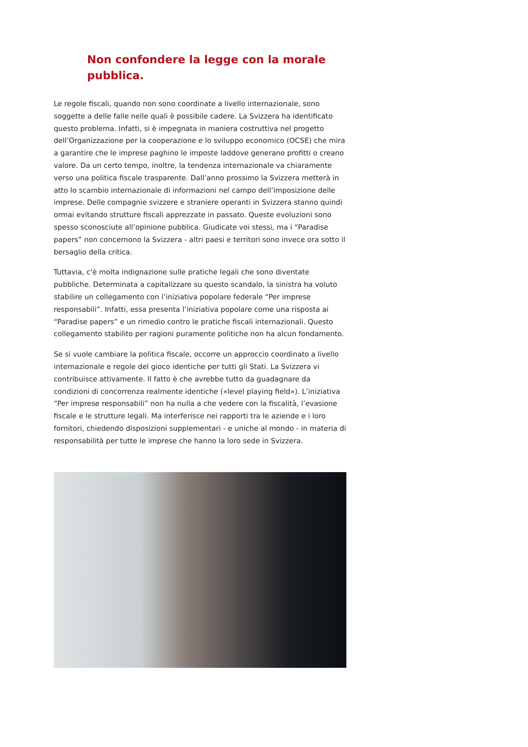Non confondere la legge con la morale pubblica.
Le regole fiscali, quando non sono coordinate a livello internazionale, sono soggette a delle falle nelle quali è possibile cadere. La Svizzera ha identificato questo problema. Infatti, si è impegnata in maniera costruttiva nel progetto dell’Organizzazione per la cooperazione e lo sviluppo economico (OCSE) che mira a garantire che le imprese paghino le imposte laddove generano profitti o creano valore. Da un certo tempo, inoltre, la tendenza internazionale va chiaramente verso una politica fiscale trasparente. Dall’anno prossimo la Svizzera metterà in atto lo scambio internazionale di informazioni nel campo dell’imposizione delle imprese. Delle compagnie svizzere e straniere operanti in Svizzera stanno quindi ormai evitando strutture fiscali apprezzate in passato. Queste evoluzioni sono spesso sconosciute all’opinione pubblica. Giudicate voi stessi, ma i “Paradise papers” non concernono la Svizzera - altri paesi e territori sono invece ora sotto il bersaglio della critica.
Tuttavia, c'è molta indignazione sulle pratiche legali che sono diventate pubbliche. Determinata a capitalizzare su questo scandalo, la sinistra ha voluto stabilire un collegamento con l’iniziativa popolare federale “Per imprese responsabili”. Infatti, essa presenta l’iniziativa popolare come una risposta ai “Paradise papers” e un rimedio contro le pratiche fiscali internazionali. Questo collegamento stabilito per ragioni puramente politiche non ha alcun fondamento.
Se si vuole cambiare la politica fiscale, occorre un approccio coordinato a livello internazionale e regole del gioco identiche per tutti gli Stati. La Svizzera vi contribuisce attivamente. Il fatto è che avrebbe tutto da guadagnare da condizioni di concorrenza realmente identiche («level playing field»). L’iniziativa “Per imprese responsabili” non ha nulla a che vedere con la fiscalità, l’evasione fiscale e le strutture legali. Ma interferisce nei rapporti tra le aziende e i loro fornitori, chiedendo disposizioni supplementari - e uniche al mondo - in materia di responsabilità per tutte le imprese che hanno la loro sede in Svizzera.